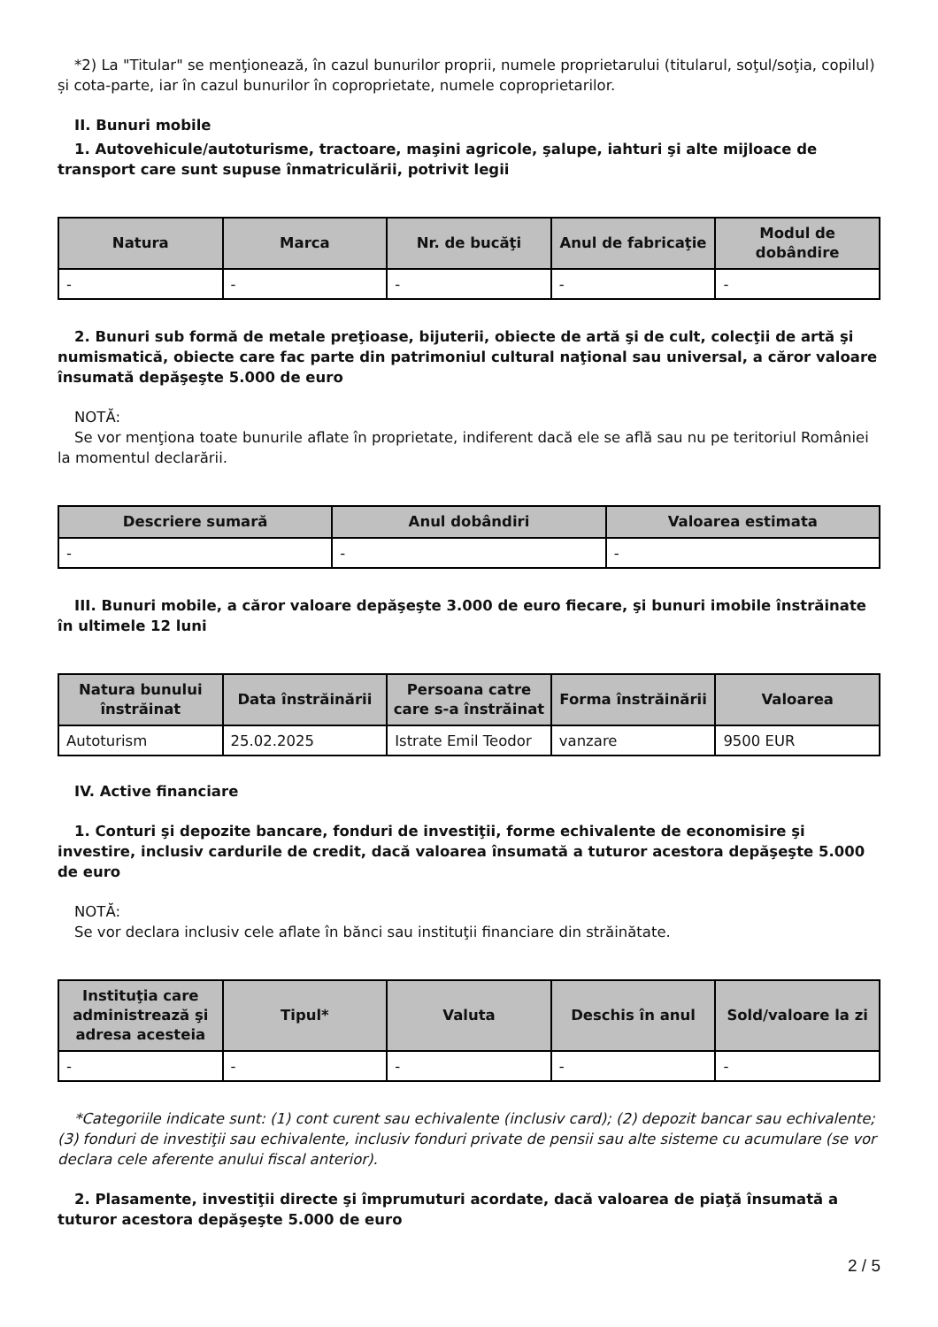*2) La "Titular" se menţionează, în cazul bunurilor proprii, numele proprietarului (titularul, soţul/soţia, copilul) și cota-parte, iar în cazul bunurilor în coproprietate, numele coproprietarilor.
II. Bunuri mobile
1. Autovehicule/autoturisme, tractoare, maşini agricole, şalupe, iahturi şi alte mijloace de transport care sunt supuse înmatriculării, potrivit legii
| Natura | Marca | Nr. de bucăţi | Anul de fabricaţie | Modul de dobândire |
| --- | --- | --- | --- | --- |
| - | - | - | - | - |
2. Bunuri sub formă de metale preţioase, bijuterii, obiecte de artă şi de cult, colecţii de artă şi numismatică, obiecte care fac parte din patrimoniul cultural naţional sau universal, a căror valoare însumată depăşeşte 5.000 de euro
NOTĂ:
Se vor menţiona toate bunurile aflate în proprietate, indiferent dacă ele se află sau nu pe teritoriul României la momentul declarării.
| Descriere sumară | Anul dobândiri | Valoarea estimata |
| --- | --- | --- |
| - | - | - |
III. Bunuri mobile, a căror valoare depăşeşte 3.000 de euro fiecare, şi bunuri imobile înstrăinate în ultimele 12 luni
| Natura bunului înstrăinat | Data înstrăinării | Persoana catre care s-a înstrăinat | Forma înstrăinării | Valoarea |
| --- | --- | --- | --- | --- |
| Autoturism | 25.02.2025 | Istrate Emil Teodor | vanzare | 9500 EUR |
IV. Active financiare
1. Conturi şi depozite bancare, fonduri de investiţii, forme echivalente de economisire şi investire, inclusiv cardurile de credit, dacă valoarea însumată a tuturor acestora depăşeşte 5.000 de euro
NOTĂ:
Se vor declara inclusiv cele aflate în bănci sau instituţii financiare din străinătate.
| Instituţia care administrează şi adresa acesteia | Tipul* | Valuta | Deschis în anul | Sold/valoare la zi |
| --- | --- | --- | --- | --- |
| - | - | - | - | - |
*Categoriile indicate sunt: (1) cont curent sau echivalente (inclusiv card); (2) depozit bancar sau echivalente; (3) fonduri de investiţii sau echivalente, inclusiv fonduri private de pensii sau alte sisteme cu acumulare (se vor declara cele aferente anului fiscal anterior).
2. Plasamente, investiţii directe şi împrumuturi acordate, dacă valoarea de piaţă însumată a tuturor acestora depăşeşte 5.000 de euro
2 / 5